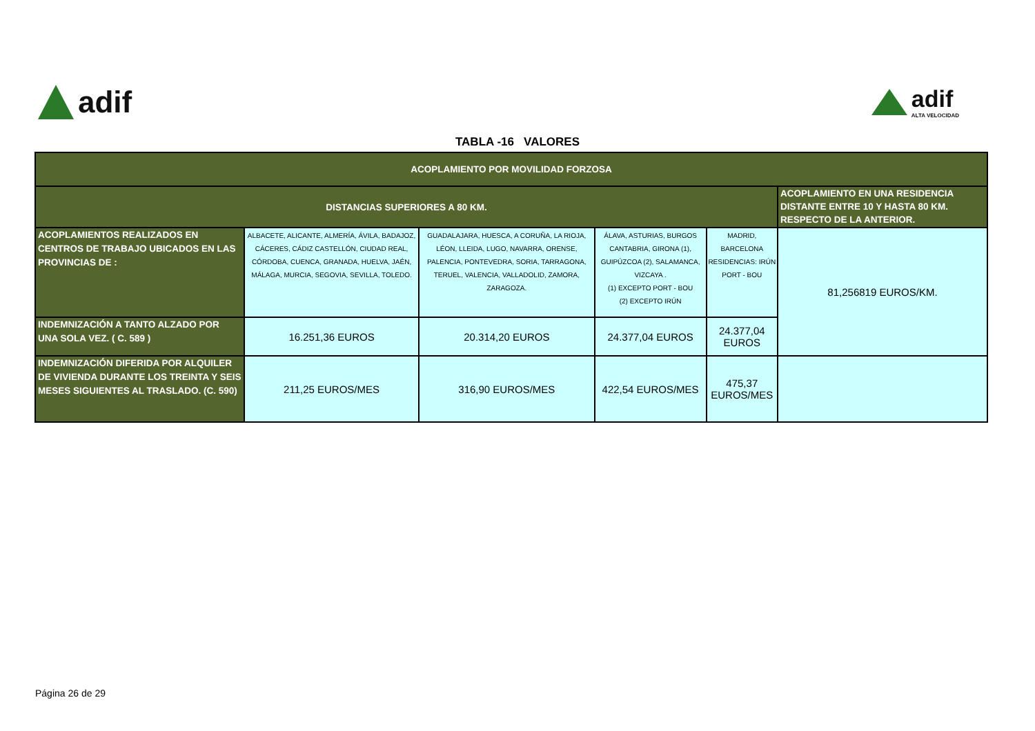adif
adif
ALTA VELOCIDAD
TABLA -16 VALORES
| ACOPLAMIENTO POR MOVILIDAD FORZOSA | | | | | |
| DISTANCIAS SUPERIORES A 80 KM. | | | | | ACOPLAMIENTO EN UNA RESIDENCIA DISTANTE ENTRE 10 Y HASTA 80 KM. RESPECTO DE LA ANTERIOR. |
| ACOPLAMIENTOS REALIZADOS EN CENTROS DE TRABAJO UBICADOS EN LAS PROVINCIAS DE : | ALBACETE, ALICANTE, ALMERÍA, ÁVILA, BADAJOZ, CÁCERES, CÁDIZ CASTELLÓN, CIUDAD REAL, CÓRDOBA, CUENCA, GRANADA, HUELVA, JAÉN, MÁLAGA, MURCIA, SEGOVIA, SEVILLA, TOLEDO. | GUADALAJARA, HUESCA, A CORUÑA, LA RIOJA, LÉON, LLEIDA, LUGO, NAVARRA, ORENSE, PALENCIA, PONTEVEDRA, SORIA, TARRAGONA, TERUEL, VALENCIA, VALLADOLID, ZAMORA, ZARAGOZA. | ÁLAVA, ASTURIAS, BURGOS CANTABRIA, GIRONA (1), GUIPÚZCOA (2), SALAMANCA, VIZCAYA . (1) EXCEPTO PORT - BOU (2) EXCEPTO IRÚN | MADRID, BARCELONA RESIDENCIAS: IRÚN PORT - BOU | 81,256819 EUROS/KM. |
| INDEMNIZACIÓN A TANTO ALZADO POR UNA SOLA VEZ. ( C. 589 ) | 16.251,36 EUROS | 20.314,20 EUROS | 24.377,04 EUROS | 24.377,04 EUROS | |
| INDEMNIZACIÓN DIFERIDA POR ALQUILER DE VIVIENDA DURANTE LOS TREINTA Y SEIS MESES SIGUIENTES AL TRASLADO. (C. 590) | 211,25 EUROS/MES | 316,90 EUROS/MES | 422,54 EUROS/MES | 475,37 EUROS/MES | |
Página 26 de 29